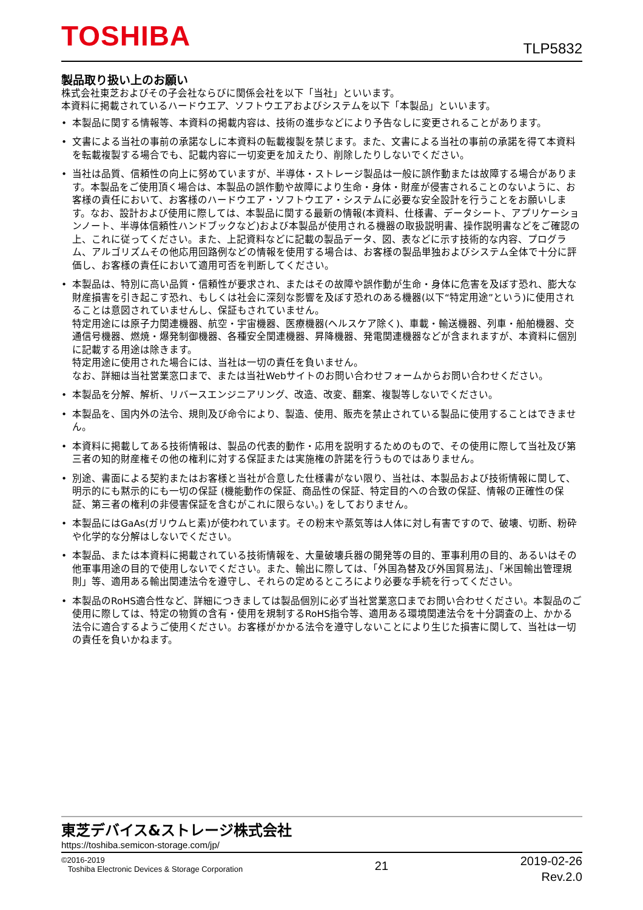TOSHIBA TLP5832
製品取り扱い上のお願い
株式会社東芝およびその子会社ならびに関係会社を以下「当社」といいます。
本資料に掲載されているハードウエア、ソフトウエアおよびシステムを以下「本製品」といいます。
• 本製品に関する情報等、本資料の掲載内容は、技術の進歩などにより予告なしに変更されることがあります。
• 文書による当社の事前の承諾なしに本資料の転載複製を禁じます。また、文書による当社の事前の承諾を得て本資料を転載複製する場合でも、記載内容に一切変更を加えたり、削除したりしないでください。
• 当社は品質、信頼性の向上に努めていますが、半導体・ストレージ製品は一般に誤作動または故障する場合があります。本製品をご使用頂く場合は、本製品の誤作動や故障により生命・身体・財産が侵害されることのないように、お客様の責任において、お客様のハードウエア・ソフトウエア・システムに必要な安全設計を行うことをお願いします。なお、設計および使用に際しては、本製品に関する最新の情報(本資料、仕様書、データシート、アプリケーションノート、半導体信頼性ハンドブックなど)および本製品が使用される機器の取扱説明書、操作説明書などをご確認の上、これに従ってください。また、上記資料などに記載の製品データ、図、表などに示す技術的な内容、プログラム、アルゴリズムその他応用回路例などの情報を使用する場合は、お客様の製品単独およびシステム全体で十分に評価し、お客様の責任において適用可否を判断してください。
• 本製品は、特別に高い品質・信頼性が要求され、またはその故障や誤作動が生命・身体に危害を及ぼす恐れ、膨大な財産損害を引き起こす恐れ、もしくは社会に深刻な影響を及ぼす恐れのある機器(以下“特定用途”という)に使用されることは意図されていませんし、保証もされていません。
特定用途には原子力関連機器、航空・宇宙機器、医療機器(ヘルスケア除く)、車載・輸送機器、列車・船舶機器、交通信号機器、燃焼・爆発制御機器、各種安全関連機器、昇降機器、発電関連機器などが含まれますが、本資料に個別に記載する用途は除きます。
特定用途に使用された場合には、当社は一切の責任を負いません。
なお、詳細は当社営業窓口まで、または当社Webサイトのお問い合わせフォームからお問い合わせください。
• 本製品を分解、解析、リバースエンジニアリング、改造、改変、翻案、複製等しないでください。
• 本製品を、国内外の法令、規則及び命令により、製造、使用、販売を禁止されている製品に使用することはできません。
• 本資料に掲載してある技術情報は、製品の代表的動作・応用を説明するためのもので、その使用に際して当社及び第三者の知的財産権その他の権利に対する保証または実施権の許諾を行うものではありません。
• 別途、書面による契約またはお客様と当社が合意した仕様書がない限り、当社は、本製品および技術情報に関して、明示的にも黙示的にも一切の保証 (機能動作の保証、商品性の保証、特定目的への合致の保証、情報の正確性の保証、第三者の権利の非侵害保証を含むがこれに限らない。) をしておりません。
• 本製品にはGaAs(ガリウムヒ素)が使われています。その粉末や蒸気等は人体に対し有害ですので、破壊、切断、粉砕や化学的な分解はしないでください。
• 本製品、または本資料に掲載されている技術情報を、大量破壊兵器の開発等の目的、軍事利用の目的、あるいはその他軍事用途の目的で使用しないでください。また、輸出に際しては、「外国為替及び外国貿易法」、「米国輸出管理規則」等、適用ある輸出関連法令を遵守し、それらの定めるところにより必要な手続を行ってください。
• 本製品のRoHS適合性など、詳細につきましては製品個別に必ず当社営業窓口までお問い合わせください。本製品のご使用に際しては、特定の物質の含有・使用を規制するRoHS指令等、適用ある環境関連法令を十分調査の上、かかる法令に適合するようご使用ください。お客様がかかる法令を遵守しないことにより生じた損害に関して、当社は一切の責任を負いかねます。
東芝デバイス&ストレージ株式会社
https://toshiba.semicon-storage.com/jp/
©2016-2019
Toshiba Electronic Devices & Storage Corporation
21
2019-02-26
Rev.2.0